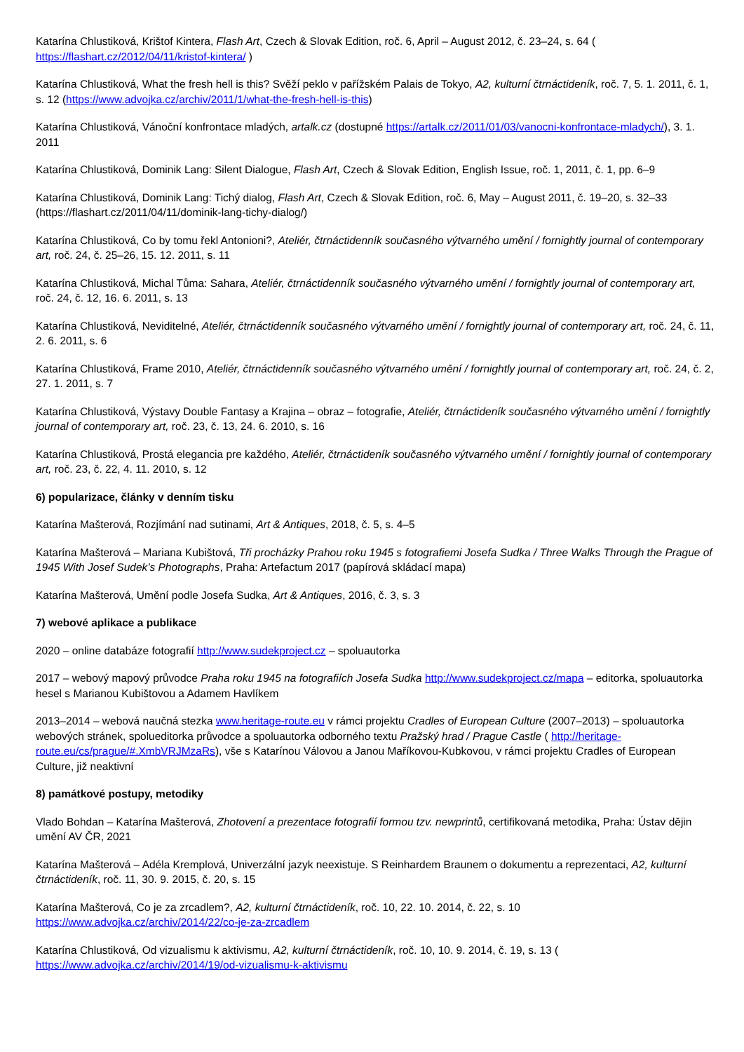Katarína Chlustiková, Krištof Kintera, Flash Art, Czech & Slovak Edition, roč. 6, April – August 2012, č. 23–24, s. 64 ( https://flashart.cz/2012/04/11/kristof-kintera/ )
Katarína Chlustiková, What the fresh hell is this? Svěží peklo v pařížském Palais de Tokyo, A2, kulturní čtrnáctideník, roč. 7, 5. 1. 2011, č. 1, s. 12 (https://www.advojka.cz/archiv/2011/1/what-the-fresh-hell-is-this)
Katarína Chlustiková, Vánoční konfrontace mladých, artalk.cz (dostupné https://artalk.cz/2011/01/03/vanocni-konfrontace-mladych/), 3. 1. 2011
Katarína Chlustiková, Dominik Lang: Silent Dialogue, Flash Art, Czech & Slovak Edition, English Issue, roč. 1, 2011, č. 1, pp. 6–9
Katarína Chlustiková, Dominik Lang: Tichý dialog, Flash Art, Czech & Slovak Edition, roč. 6, May – August 2011, č. 19–20, s. 32–33 (https://flashart.cz/2011/04/11/dominik-lang-tichy-dialog/)
Katarína Chlustiková, Co by tomu řekl Antonioni?, Ateliér, čtrnáctidenník současného výtvarného umění / fornightly journal of contemporary art, roč. 24, č. 25–26, 15. 12. 2011, s. 11
Katarína Chlustiková, Michal Tůma: Sahara, Ateliér, čtrnáctidenník současného výtvarného umění / fornightly journal of contemporary art, roč. 24, č. 12, 16. 6. 2011, s. 13
Katarína Chlustiková, Neviditelné, Ateliér, čtrnáctidenník současného výtvarného umění / fornightly journal of contemporary art, roč. 24, č. 11, 2. 6. 2011, s. 6
Katarína Chlustiková, Frame 2010, Ateliér, čtrnáctidenník současného výtvarného umění / fornightly journal of contemporary art, roč. 24, č. 2, 27. 1. 2011, s. 7
Katarína Chlustiková, Výstavy Double Fantasy a Krajina – obraz – fotografie, Ateliér, čtrnáctideník současného výtvarného umění / fornightly journal of contemporary art, roč. 23, č. 13, 24. 6. 2010, s. 16
Katarína Chlustiková, Prostá elegancia pre každého, Ateliér, čtrnáctideník současného výtvarného umění / fornightly journal of contemporary art, roč. 23, č. 22, 4. 11. 2010, s. 12
6) popularizace, články v denním tisku
Katarína Mašterová, Rozjímání nad sutinami, Art & Antiques, 2018, č. 5, s. 4–5
Katarína Mašterová – Mariana Kubištová, Tři procházky Prahou roku 1945 s fotografiemi Josefa Sudka / Three Walks Through the Prague of 1945 With Josef Sudek’s Photographs, Praha: Artefactum 2017 (papírová skládací mapa)
Katarína Mašterová, Umění podle Josefa Sudka, Art & Antiques, 2016, č. 3, s. 3
7) webové aplikace a publikace
2020 – online databáze fotografií http://www.sudekproject.cz – spoluautorka
2017 – webový mapový průvodce Praha roku 1945 na fotografiích Josefa Sudka http://www.sudekproject.cz/mapa – editorka, spoluautorka hesel s Marianou Kubištovou a Adamem Havlíkem
2013–2014 – webová naučná stezka www.heritage-route.eu v rámci projektu Cradles of European Culture (2007–2013) – spoluautorka webových stránek, spolueditorka průvodce a spoluautorka odborného textu Pražský hrad / Prague Castle ( http://heritage-route.eu/cs/prague/#.XmbVRJMzaRs), vše s Katarínou Válovou a Janou Maříkovou-Kubkovou, v rámci projektu Cradles of European Culture, již neaktivní
8) památkové postupy, metodiky
Vlado Bohdan – Katarína Mašterová, Zhotovení a prezentace fotografií formou tzv. newprintů, certifikovaná metodika, Praha: Ústav dějin umění AV ČR, 2021
Katarína Mašterová – Adéla Kremplová, Univerzální jazyk neexistuje. S Reinhardem Braunem o dokumentu a reprezentaci, A2, kulturní čtrnáctideník, roč. 11, 30. 9. 2015, č. 20, s. 15
Katarína Mašterová, Co je za zrcadlem?, A2, kulturní čtrnáctideník, roč. 10, 22. 10. 2014, č. 22, s. 10 https://www.advojka.cz/archiv/2014/22/co-je-za-zrcadlem
Katarína Chlustiková, Od vizualismu k aktivismu, A2, kulturní čtrnáctideník, roč. 10, 10. 9. 2014, č. 19, s. 13 ( https://www.advojka.cz/archiv/2014/19/od-vizualismu-k-aktivismu